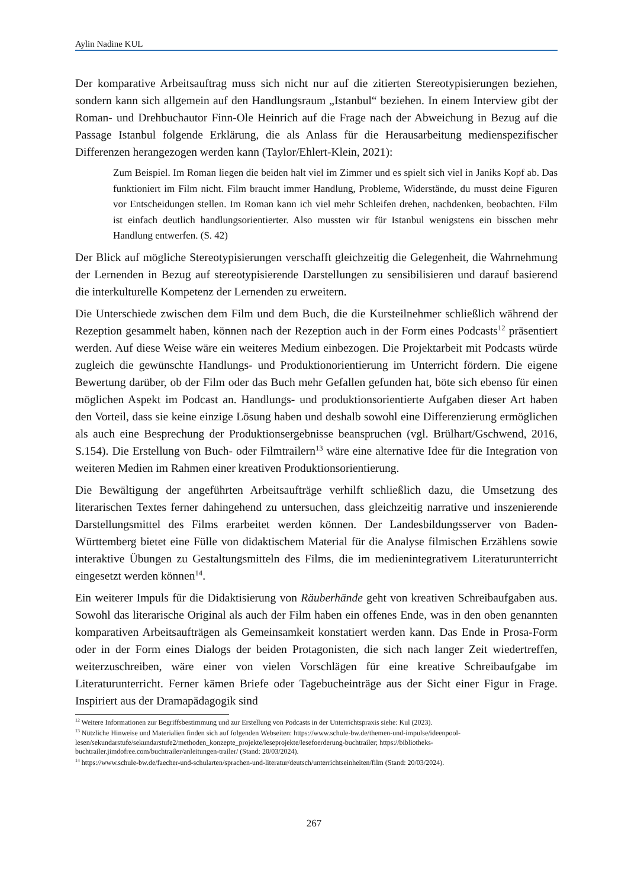Aylin Nadine KUL
Der komparative Arbeitsauftrag muss sich nicht nur auf die zitierten Stereotypisierungen beziehen, sondern kann sich allgemein auf den Handlungsraum „Istanbul“ beziehen. In einem Interview gibt der Roman- und Drehbuchautor Finn-Ole Heinrich auf die Frage nach der Abweichung in Bezug auf die Passage Istanbul folgende Erklärung, die als Anlass für die Herausarbeitung medienspezifischer Differenzen herangezogen werden kann (Taylor/Ehlert-Klein, 2021):
Zum Beispiel. Im Roman liegen die beiden halt viel im Zimmer und es spielt sich viel in Janiks Kopf ab. Das funktioniert im Film nicht. Film braucht immer Handlung, Probleme, Widerstände, du musst deine Figuren vor Entscheidungen stellen. Im Roman kann ich viel mehr Schleifen drehen, nachdenken, beobachten. Film ist einfach deutlich handlungsorientierter. Also mussten wir für Istanbul wenigstens ein bisschen mehr Handlung entwerfen. (S. 42)
Der Blick auf mögliche Stereotypisierungen verschafft gleichzeitig die Gelegenheit, die Wahrnehmung der Lernenden in Bezug auf stereotypisierende Darstellungen zu sensibilisieren und darauf basierend die interkulturelle Kompetenz der Lernenden zu erweitern.
Die Unterschiede zwischen dem Film und dem Buch, die die Kursteilnehmer schließlich während der Rezeption gesammelt haben, können nach der Rezeption auch in der Form eines Podcasts<sup>12</sup> präsentiert werden. Auf diese Weise wäre ein weiteres Medium einbezogen. Die Projektarbeit mit Podcasts würde zugleich die gewünschte Handlungs- und Produktionorientierung im Unterricht fördern. Die eigene Bewertung darüber, ob der Film oder das Buch mehr Gefallen gefunden hat, böte sich ebenso für einen möglichen Aspekt im Podcast an. Handlungs- und produktionsorientierte Aufgaben dieser Art haben den Vorteil, dass sie keine einzige Lösung haben und deshalb sowohl eine Differenzierung ermöglichen als auch eine Besprechung der Produktionsergebnisse beanspruchen (vgl. Brülhart/Gschwend, 2016, S.154). Die Erstellung von Buch- oder Filmtrailern<sup>13</sup> wäre eine alternative Idee für die Integration von weiteren Medien im Rahmen einer kreativen Produktionsorientierung.
Die Bewältigung der angeführten Arbeitsaufträge verhilft schließlich dazu, die Umsetzung des literarischen Textes ferner dahingehend zu untersuchen, dass gleichzeitig narrative und inszenierende Darstellungsmittel des Films erarbeitet werden können. Der Landesbildungsserver von Baden-Württemberg bietet eine Fülle von didaktischem Material für die Analyse filmischen Erzählens sowie interaktive Übungen zu Gestaltungsmitteln des Films, die im medienintegrativem Literaturunterricht eingesetzt werden können<sup>14</sup>.
Ein weiterer Impuls für die Didaktisierung von Räuberhände geht von kreativen Schreibaufgaben aus. Sowohl das literarische Original als auch der Film haben ein offenes Ende, was in den oben genannten komparativen Arbeitsaufträgen als Gemeinsamkeit konstatiert werden kann. Das Ende in Prosa-Form oder in der Form eines Dialogs der beiden Protagonisten, die sich nach langer Zeit wiedertreffen, weiterzuschreiben, wäre einer von vielen Vorschlägen für eine kreative Schreibaufgabe im Literaturunterricht. Ferner kämen Briefe oder Tagebucheinträge aus der Sicht einer Figur in Frage. Inspiriert aus der Dramapädagogik sind
<sup>12</sup> Weitere Informationen zur Begriffsbestimmung und zur Erstellung von Podcasts in der Unterrichtspraxis siehe: Kul (2023).
<sup>13</sup> Nützliche Hinweise und Materialien finden sich auf folgenden Webseiten: https://www.schule-bw.de/themen-und-impulse/ideenpool-lesen/sekundarstufe/sekundarstufe2/methoden_konzepte_projekte/leseprojekte/lesefoerderung-buchtrailer; https://bibliotheks-buchtrailer.jimdofree.com/buchtrailer/anleitungen-trailer/ (Stand: 20/03/2024).
<sup>14</sup> https://www.schule-bw.de/faecher-und-schularten/sprachen-und-literatur/deutsch/unterrichtseinheiten/film (Stand: 20/03/2024).
267